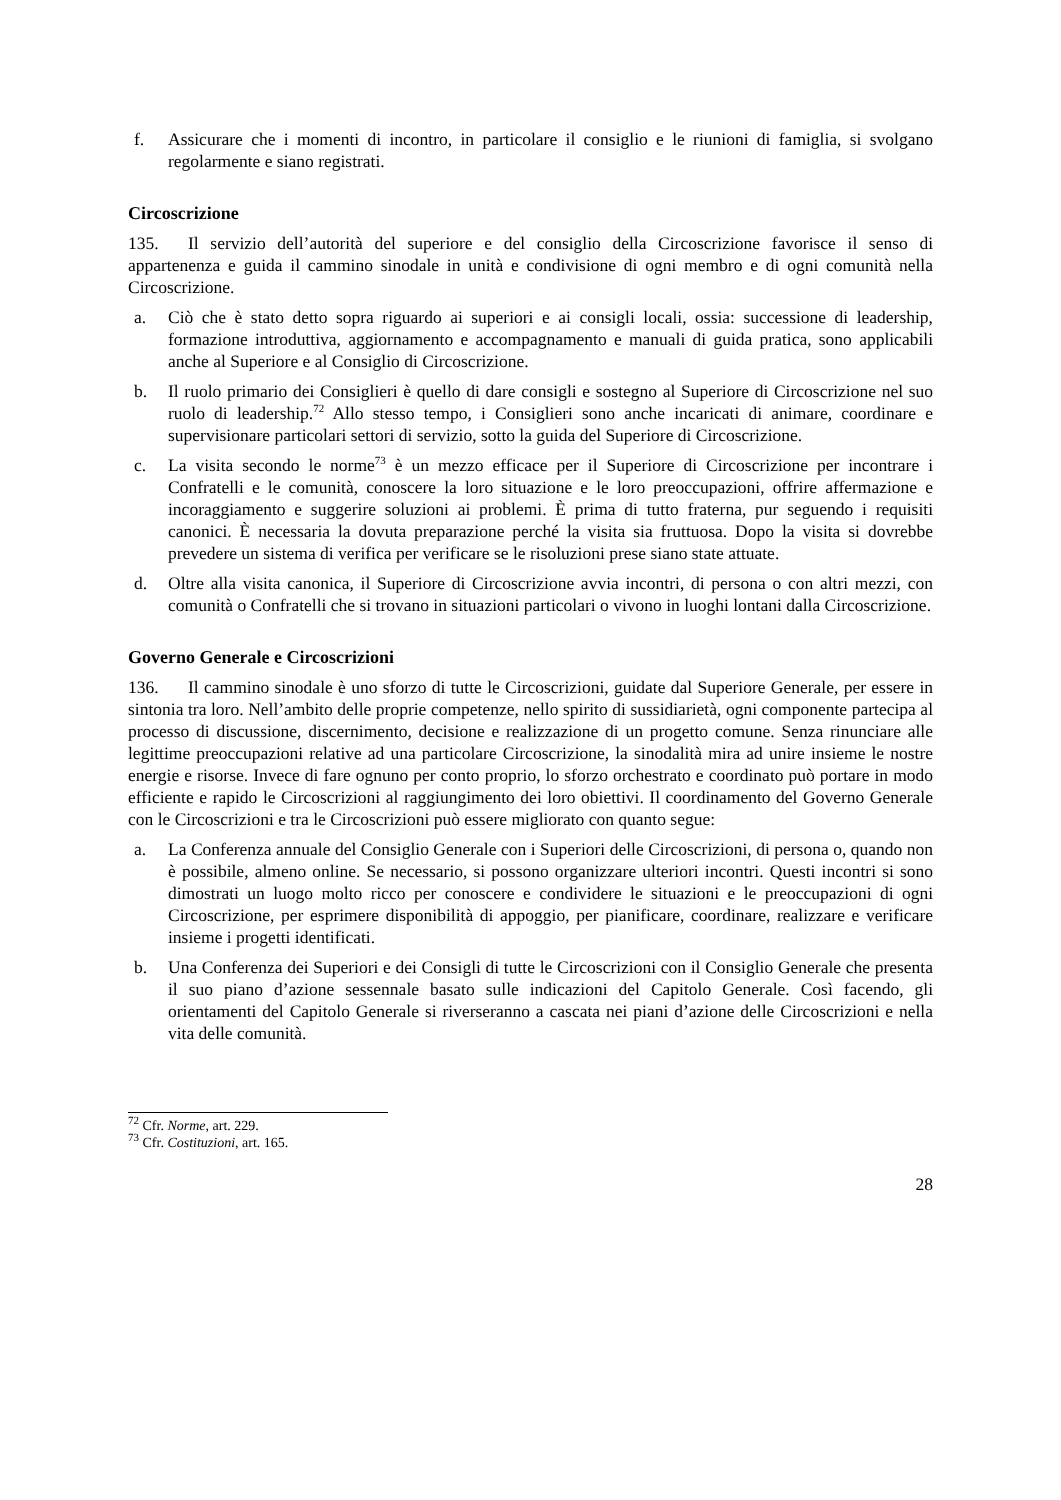f. Assicurare che i momenti di incontro, in particolare il consiglio e le riunioni di famiglia, si svolgano regolarmente e siano registrati.
Circoscrizione
135. Il servizio dell’autorità del superiore e del consiglio della Circoscrizione favorisce il senso di appartenenza e guida il cammino sinodale in unità e condivisione di ogni membro e di ogni comunità nella Circoscrizione.
a. Ciò che è stato detto sopra riguardo ai superiori e ai consigli locali, ossia: successione di leadership, formazione introduttiva, aggiornamento e accompagnamento e manuali di guida pratica, sono applicabili anche al Superiore e al Consiglio di Circoscrizione.
b. Il ruolo primario dei Consiglieri è quello di dare consigli e sostegno al Superiore di Circoscrizione nel suo ruolo di leadership.<sup>72</sup> Allo stesso tempo, i Consiglieri sono anche incaricati di animare, coordinare e supervisionare particolari settori di servizio, sotto la guida del Superiore di Circoscrizione.
c. La visita secondo le norme<sup>73</sup> è un mezzo efficace per il Superiore di Circoscrizione per incontrare i Confratelli e le comunità, conoscere la loro situazione e le loro preoccupazioni, offrire affermazione e incoraggiamento e suggerire soluzioni ai problemi. È prima di tutto fraterna, pur seguendo i requisiti canonici. È necessaria la dovuta preparazione perché la visita sia fruttuosa. Dopo la visita si dovrebbe prevedere un sistema di verifica per verificare se le risoluzioni prese siano state attuate.
d. Oltre alla visita canonica, il Superiore di Circoscrizione avvia incontri, di persona o con altri mezzi, con comunità o Confratelli che si trovano in situazioni particolari o vivono in luoghi lontani dalla Circoscrizione.
Governo Generale e Circoscrizioni
136. Il cammino sinodale è uno sforzo di tutte le Circoscrizioni, guidate dal Superiore Generale, per essere in sintonia tra loro. Nell’ambito delle proprie competenze, nello spirito di sussidiarietà, ogni componente partecipa al processo di discussione, discernimento, decisione e realizzazione di un progetto comune. Senza rinunciare alle legittime preoccupazioni relative ad una particolare Circoscrizione, la sinodalità mira ad unire insieme le nostre energie e risorse. Invece di fare ognuno per conto proprio, lo sforzo orchestrato e coordinato può portare in modo efficiente e rapido le Circoscrizioni al raggiungimento dei loro obiettivi. Il coordinamento del Governo Generale con le Circoscrizioni e tra le Circoscrizioni può essere migliorato con quanto segue:
a. La Conferenza annuale del Consiglio Generale con i Superiori delle Circoscrizioni, di persona o, quando non è possibile, almeno online. Se necessario, si possono organizzare ulteriori incontri. Questi incontri si sono dimostrati un luogo molto ricco per conoscere e condividere le situazioni e le preoccupazioni di ogni Circoscrizione, per esprimere disponibilità di appoggio, per pianificare, coordinare, realizzare e verificare insieme i progetti identificati.
b. Una Conferenza dei Superiori e dei Consigli di tutte le Circoscrizioni con il Consiglio Generale che presenta il suo piano d’azione sessennale basato sulle indicazioni del Capitolo Generale. Così facendo, gli orientamenti del Capitolo Generale si riverseranno a cascata nei piani d’azione delle Circoscrizioni e nella vita delle comunità.
<sup>72</sup> Cfr. Norme, art. 229.
<sup>73</sup> Cfr. Costituzioni, art. 165.
28